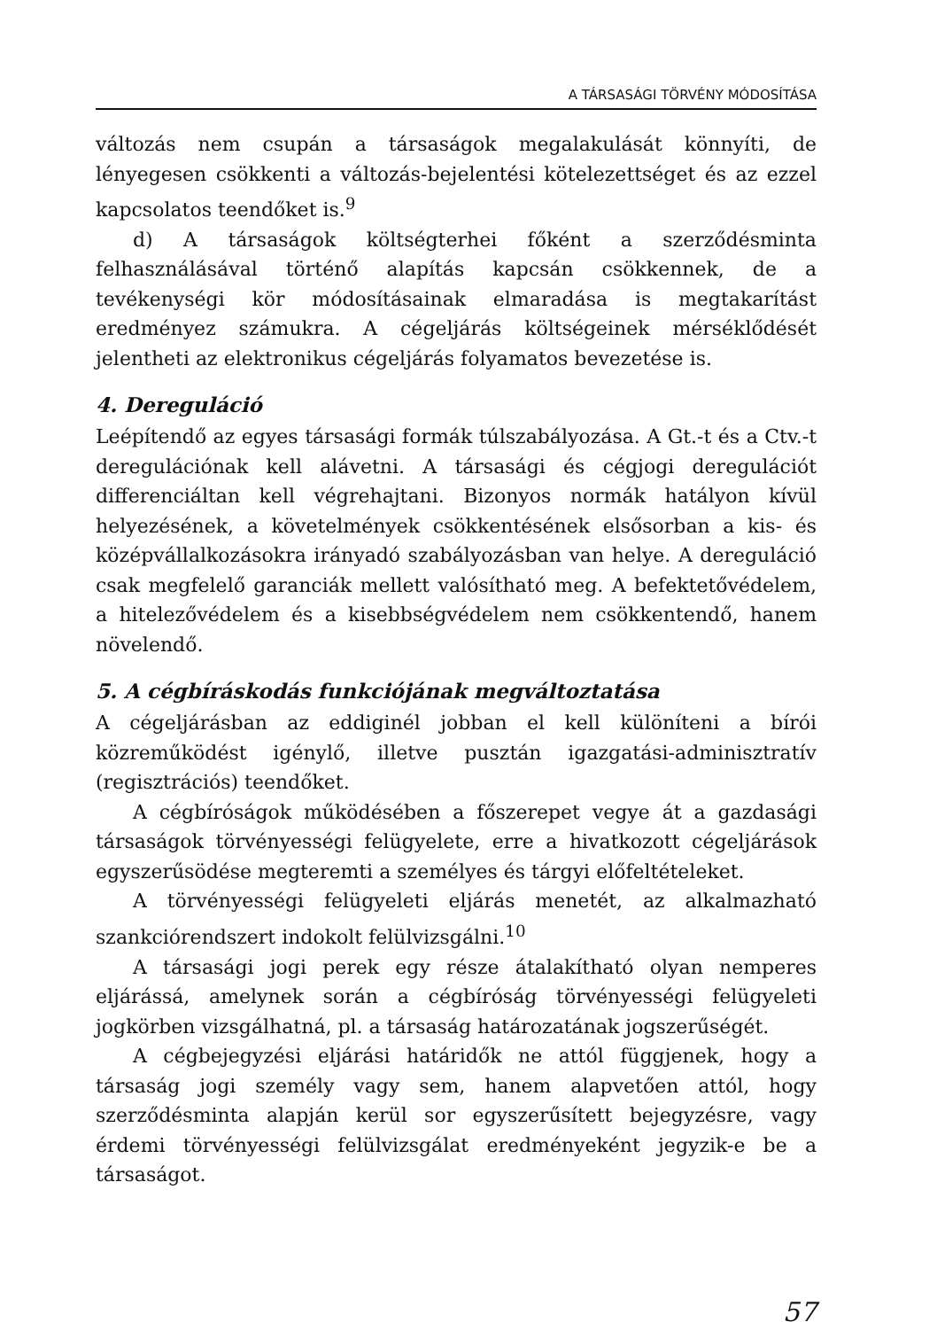A TÁRSASÁGI TÖRVÉNY MÓDOSÍTÁSA
változás nem csupán a társaságok megalakulását könnyíti, de lényegesen csökkenti a változás-bejelentési kötelezettséget és az ezzel kapcsolatos teendőket is.<sup>9</sup>
d) A társaságok költségterhei főként a szerződésminta felhasználásával történő alapítás kapcsán csökkennek, de a tevékenységi kör módosításainak elmaradása is megtakarítást eredményez számukra. A cégeljárás költségeinek mérséklődését jelentheti az elektronikus cégeljárás folyamatos bevezetése is.
4. Dereguláció
Leépítendő az egyes társasági formák túlszabályozása. A Gt.-t és a Ctv.-t deregulációnak kell alávetni. A társasági és cégjogi deregulációt differenciáltan kell végrehajtani. Bizonyos normák hatályon kívül helyezésének, a követelmények csökkentésének elsősorban a kis- és középvállalkozásokra irányadó szabályozásban van helye. A dereguláció csak megfelelő garanciák mellett valósítható meg. A befektetővédelem, a hitelezővédelem és a kisebbségvédelem nem csökkentendő, hanem növelendő.
5. A cégbíráskodás funkciójának megváltoztatása
A cégeljárásban az eddiginél jobban el kell különíteni a bírói közreműködést igénylő, illetve pusztán igazgatási-adminisztratív (regisztrációs) teendőket.
A cégbíróságok működésében a főszerepet vegye át a gazdasági társaságok törvényességi felügyelete, erre a hivatkozott cégeljárások egyszerűsödése megteremti a személyes és tárgyi előfeltételeket.
A törvényességi felügyeleti eljárás menetét, az alkalmazható szankciórendszert indokolt felülvizsgálni.<sup>10</sup>
A társasági jogi perek egy része átalakítható olyan nemperes eljárássá, amelynek során a cégbíróság törvényességi felügyeleti jogkörben vizsgálhatná, pl. a társaság határozatának jogszerűségét.
A cégbejegyzési eljárási határidők ne attól függjenek, hogy a társaság jogi személy vagy sem, hanem alapvetően attól, hogy szerződésminta alapján kerül sor egyszerűsített bejegyzésre, vagy érdemi törvényességi felülvizsgálat eredményeként jegyzik-e be a társaságot.
57